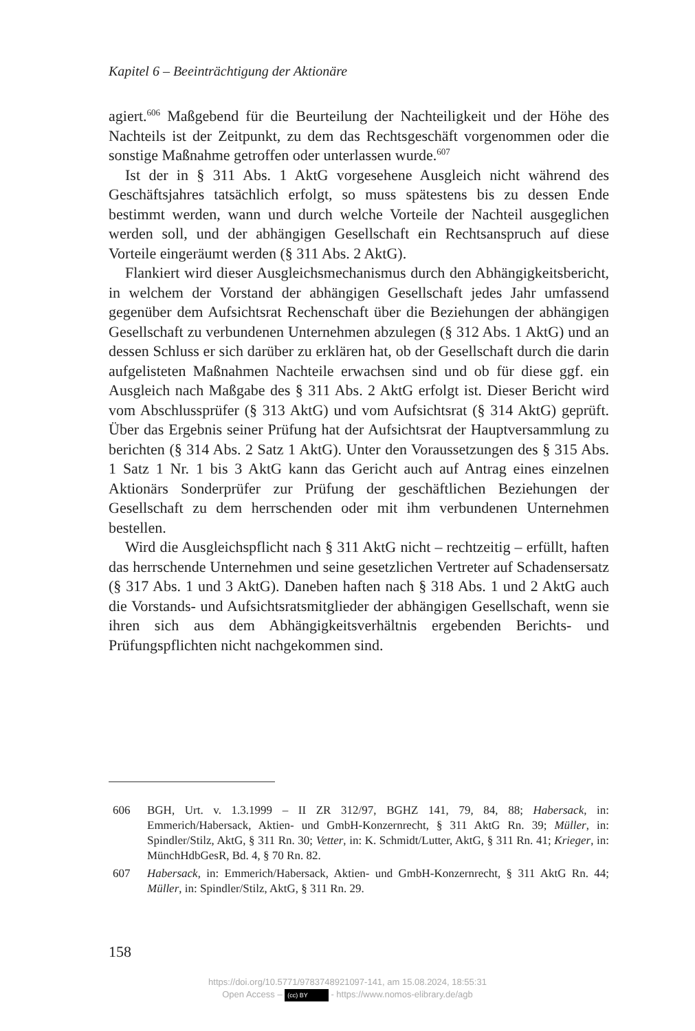Kapitel 6 – Beeinträchtigung der Aktionäre
agiert.<sup>606</sup> Maßgebend für die Beurteilung der Nachteiligkeit und der Höhe des Nachteils ist der Zeitpunkt, zu dem das Rechtsgeschäft vorgenommen oder die sonstige Maßnahme getroffen oder unterlassen wurde.<sup>607</sup>
Ist der in § 311 Abs. 1 AktG vorgesehene Ausgleich nicht während des Geschäftsjahres tatsächlich erfolgt, so muss spätestens bis zu dessen Ende bestimmt werden, wann und durch welche Vorteile der Nachteil ausgeglichen werden soll, und der abhängigen Gesellschaft ein Rechtsanspruch auf diese Vorteile eingeräumt werden (§ 311 Abs. 2 AktG).
Flankiert wird dieser Ausgleichsmechanismus durch den Abhängigkeitsbericht, in welchem der Vorstand der abhängigen Gesellschaft jedes Jahr umfassend gegenüber dem Aufsichtsrat Rechenschaft über die Beziehungen der abhängigen Gesellschaft zu verbundenen Unternehmen abzulegen (§ 312 Abs. 1 AktG) und an dessen Schluss er sich darüber zu erklären hat, ob der Gesellschaft durch die darin aufgelisteten Maßnahmen Nachteile erwachsen sind und ob für diese ggf. ein Ausgleich nach Maßgabe des § 311 Abs. 2 AktG erfolgt ist. Dieser Bericht wird vom Abschlussprüfer (§ 313 AktG) und vom Aufsichtsrat (§ 314 AktG) geprüft. Über das Ergebnis seiner Prüfung hat der Aufsichtsrat der Hauptversammlung zu berichten (§ 314 Abs. 2 Satz 1 AktG). Unter den Voraussetzungen des § 315 Abs. 1 Satz 1 Nr. 1 bis 3 AktG kann das Gericht auch auf Antrag eines einzelnen Aktionärs Sonderprüfer zur Prüfung der geschäftlichen Beziehungen der Gesellschaft zu dem herrschenden oder mit ihm verbundenen Unternehmen bestellen.
Wird die Ausgleichspflicht nach § 311 AktG nicht – rechtzeitig – erfüllt, haften das herrschende Unternehmen und seine gesetzlichen Vertreter auf Schadensersatz (§ 317 Abs. 1 und 3 AktG). Daneben haften nach § 318 Abs. 1 und 2 AktG auch die Vorstands- und Aufsichtsratsmitglieder der abhängigen Gesellschaft, wenn sie ihren sich aus dem Abhängigkeitsverhältnis ergebenden Berichts- und Prüfungspflichten nicht nachgekommen sind.
606 BGH, Urt. v. 1.3.1999 – II ZR 312/97, BGHZ 141, 79, 84, 88; Habersack, in: Emmerich/Habersack, Aktien- und GmbH-Konzernrecht, § 311 AktG Rn. 39; Müller, in: Spindler/Stilz, AktG, § 311 Rn. 30; Vetter, in: K. Schmidt/Lutter, AktG, § 311 Rn. 41; Krieger, in: MünchHdbGesR, Bd. 4, § 70 Rn. 82.
607 Habersack, in: Emmerich/Habersack, Aktien- und GmbH-Konzernrecht, § 311 AktG Rn. 44; Müller, in: Spindler/Stilz, AktG, § 311 Rn. 29.
158
https://doi.org/10.5771/9783748921097-141, am 15.08.2024, 18:55:31
Open Access – (cc) BY - https://www.nomos-elibrary.de/agb